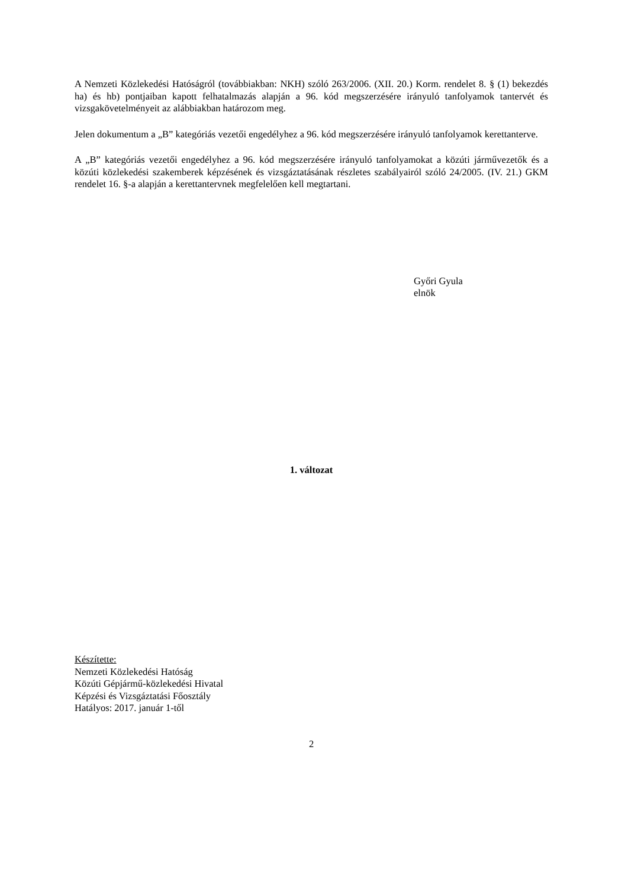A Nemzeti Közlekedési Hatóságról (továbbiakban: NKH) szóló 263/2006. (XII. 20.) Korm. rendelet 8. § (1) bekezdés ha) és hb) pontjaiban kapott felhatalmazás alapján a 96. kód megszerzésére irányuló tanfolyamok tantervét és vizsgakövetelményeit az alábbiakban határozom meg.
Jelen dokumentum a „B” kategóriás vezetői engedélyhez a 96. kód megszerzésére irányuló tanfolyamok kerettanterve.
A „B” kategóriás vezetői engedélyhez a 96. kód megszerzésére irányuló tanfolyamokat a közúti járművezetők és a közúti közlekedési szakemberek képzésének és vizsgáztatásának részletes szabályairól szóló 24/2005. (IV. 21.) GKM rendelet 16. §-a alapján a kerettantervnek megfelelően kell megtartani.
Győri Gyula
elnök
1. változat
Készítette:
Nemzeti Közlekedési Hatóság
Közúti Gépjármű-közlekedési Hivatal
Képzési és Vizsgáztatási Főosztály
Hatályos: 2017. január 1-től
2